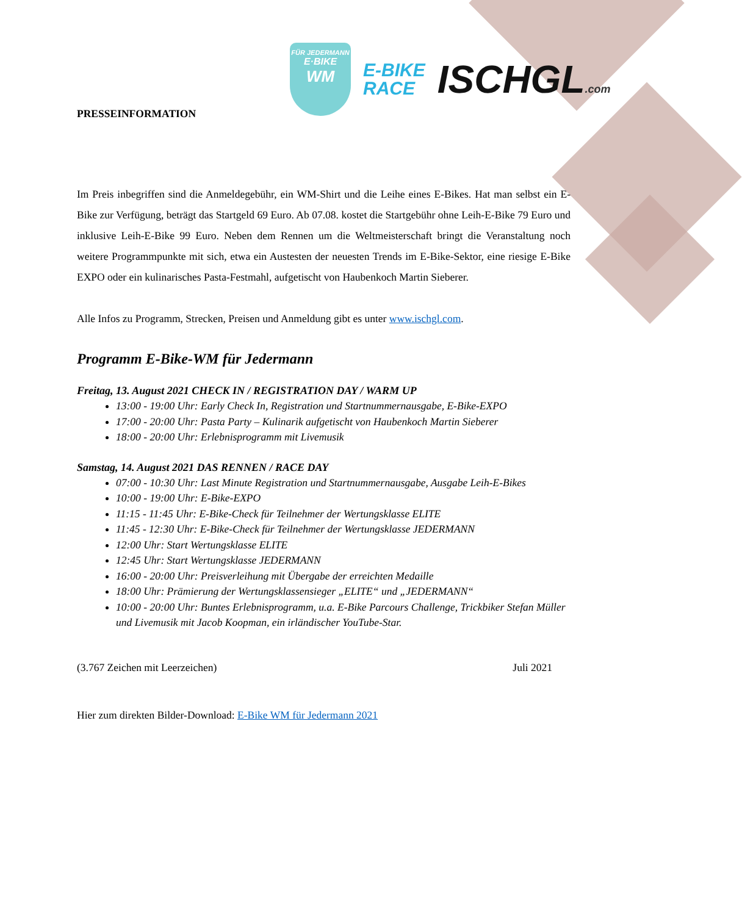FÜR JEDERMANN
E·BIKE
WM
E-BIKE
RACE
ISCHGL.com
PRESSEINFORMATION
Im Preis inbegriffen sind die Anmeldegebühr, ein WM-Shirt und die Leihe eines E-Bikes. Hat man selbst ein E-Bike zur Verfügung, beträgt das Startgeld 69 Euro. Ab 07.08. kostet die Startgebühr ohne Leih-E-Bike 79 Euro und inklusive Leih-E-Bike 99 Euro. Neben dem Rennen um die Weltmeisterschaft bringt die Veranstaltung noch weitere Programmpunkte mit sich, etwa ein Austesten der neuesten Trends im E-Bike-Sektor, eine riesige E-Bike EXPO oder ein kulinarisches Pasta-Festmahl, aufgetischt von Haubenkoch Martin Sieberer.
Alle Infos zu Programm, Strecken, Preisen und Anmeldung gibt es unter www.ischgl.com.
Programm E-Bike-WM für Jedermann
Freitag, 13. August 2021 CHECK IN / REGISTRATION DAY / WARM UP
13:00 - 19:00 Uhr: Early Check In, Registration und Startnummernausgabe, E-Bike-EXPO
17:00 - 20:00 Uhr: Pasta Party – Kulinarik aufgetischt von Haubenkoch Martin Sieberer
18:00 - 20:00 Uhr: Erlebnisprogramm mit Livemusik
Samstag, 14. August 2021 DAS RENNEN / RACE DAY
07:00 - 10:30 Uhr: Last Minute Registration und Startnummernausgabe, Ausgabe Leih-E-Bikes
10:00 - 19:00 Uhr: E-Bike-EXPO
11:15 - 11:45 Uhr: E-Bike-Check für Teilnehmer der Wertungsklasse ELITE
11:45 - 12:30 Uhr: E-Bike-Check für Teilnehmer der Wertungsklasse JEDERMANN
12:00 Uhr: Start Wertungsklasse ELITE
12:45 Uhr: Start Wertungsklasse JEDERMANN
16:00 - 20:00 Uhr: Preisverleihung mit Übergabe der erreichten Medaille
18:00 Uhr: Prämierung der Wertungsklassensieger „ELITE“ und „JEDERMANN“
10:00 - 20:00 Uhr: Buntes Erlebnisprogramm, u.a. E-Bike Parcours Challenge, Trickbiker Stefan Müller und Livemusik mit Jacob Koopman, ein irländischer YouTube-Star.
(3.767 Zeichen mit Leerzeichen) Juli 2021
Hier zum direkten Bilder-Download: E-Bike WM für Jedermann 2021